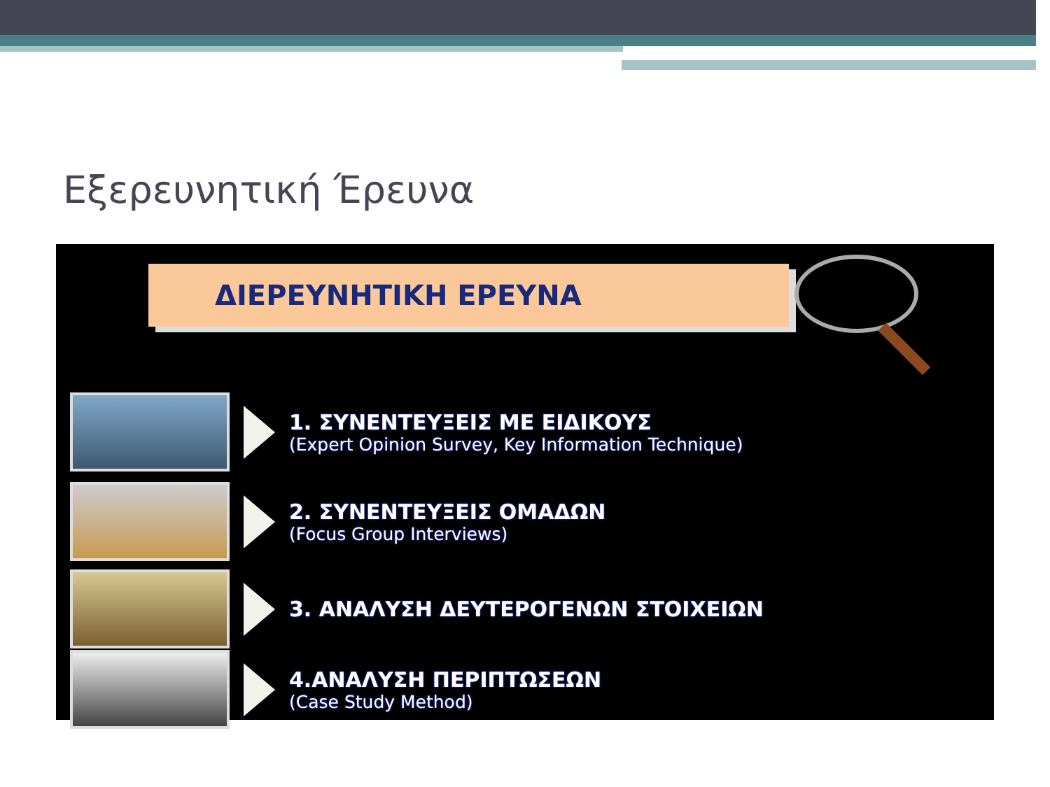Εξερευνητική Έρευνα
ΔΙΕΡΕΥΝΗΤΙΚΗ ΕΡΕΥΝΑ
1. ΣΥΝΕΝΤΕΥΞΕΙΣ ΜΕ ΕΙΔΙΚΟΥΣ
(Expert Opinion Survey, Key Information Technique)
2. ΣΥΝΕΝΤΕΥΞΕΙΣ ΟΜΑΔΩΝ
(Focus Group Interviews)
3. ΑΝΑΛΥΣΗ ΔΕΥΤΕΡΟΓΕΝΩΝ ΣΤΟΙΧΕΙΩΝ
4.ΑΝΑΛΥΣΗ ΠΕΡΙΠΤΩΣΕΩΝ
(Case Study Method)